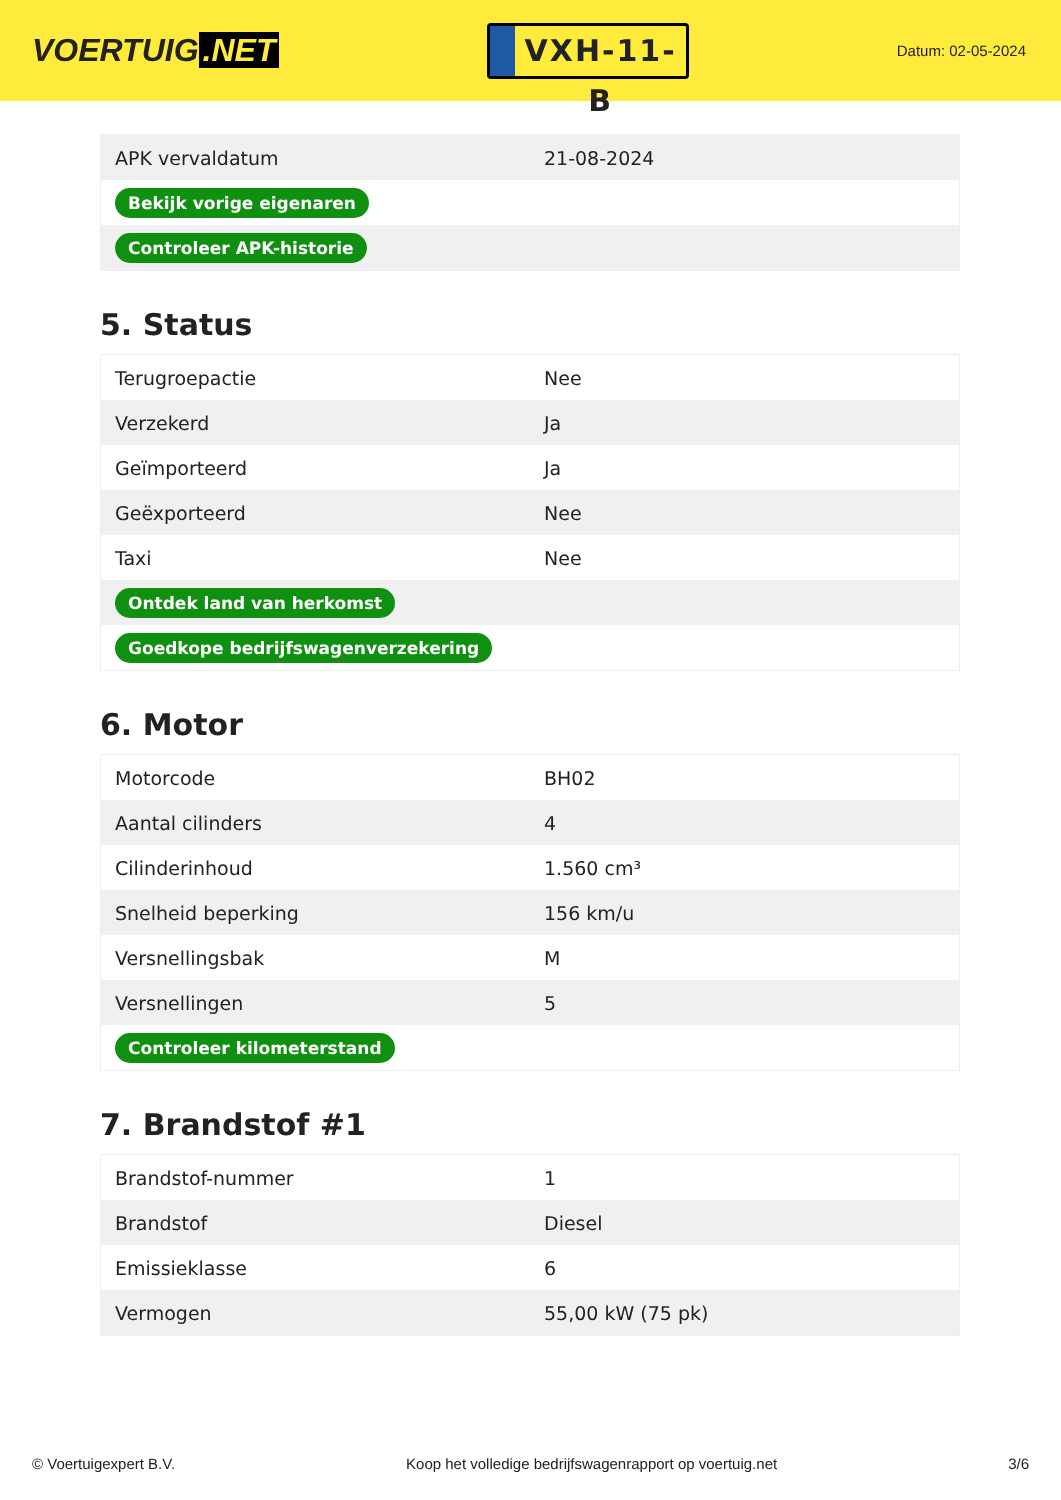VOERTUIG.NET
VXH-11-B
Datum: 02-05-2024
| APK vervaldatum | 21-08-2024 |
| Bekijk vorige eigenaren | |
| Controleer APK-historie | |
5. Status
| Terugroepactie | Nee |
| Verzekerd | Ja |
| Geïmporteerd | Ja |
| Geëxporteerd | Nee |
| Taxi | Nee |
| Ontdek land van herkomst | |
| Goedkope bedrijfswagenverzekering | |
6. Motor
| Motorcode | BH02 |
| Aantal cilinders | 4 |
| Cilinderinhoud | 1.560 cm³ |
| Snelheid beperking | 156 km/u |
| Versnellingsbak | M |
| Versnellingen | 5 |
| Controleer kilometerstand | |
7. Brandstof #1
| Brandstof-nummer | 1 |
| Brandstof | Diesel |
| Emissieklasse | 6 |
| Vermogen | 55,00 kW (75 pk) |
© Voertuigexpert B.V. Koop het volledige bedrijfswagenrapport op voertuig.net 3/6